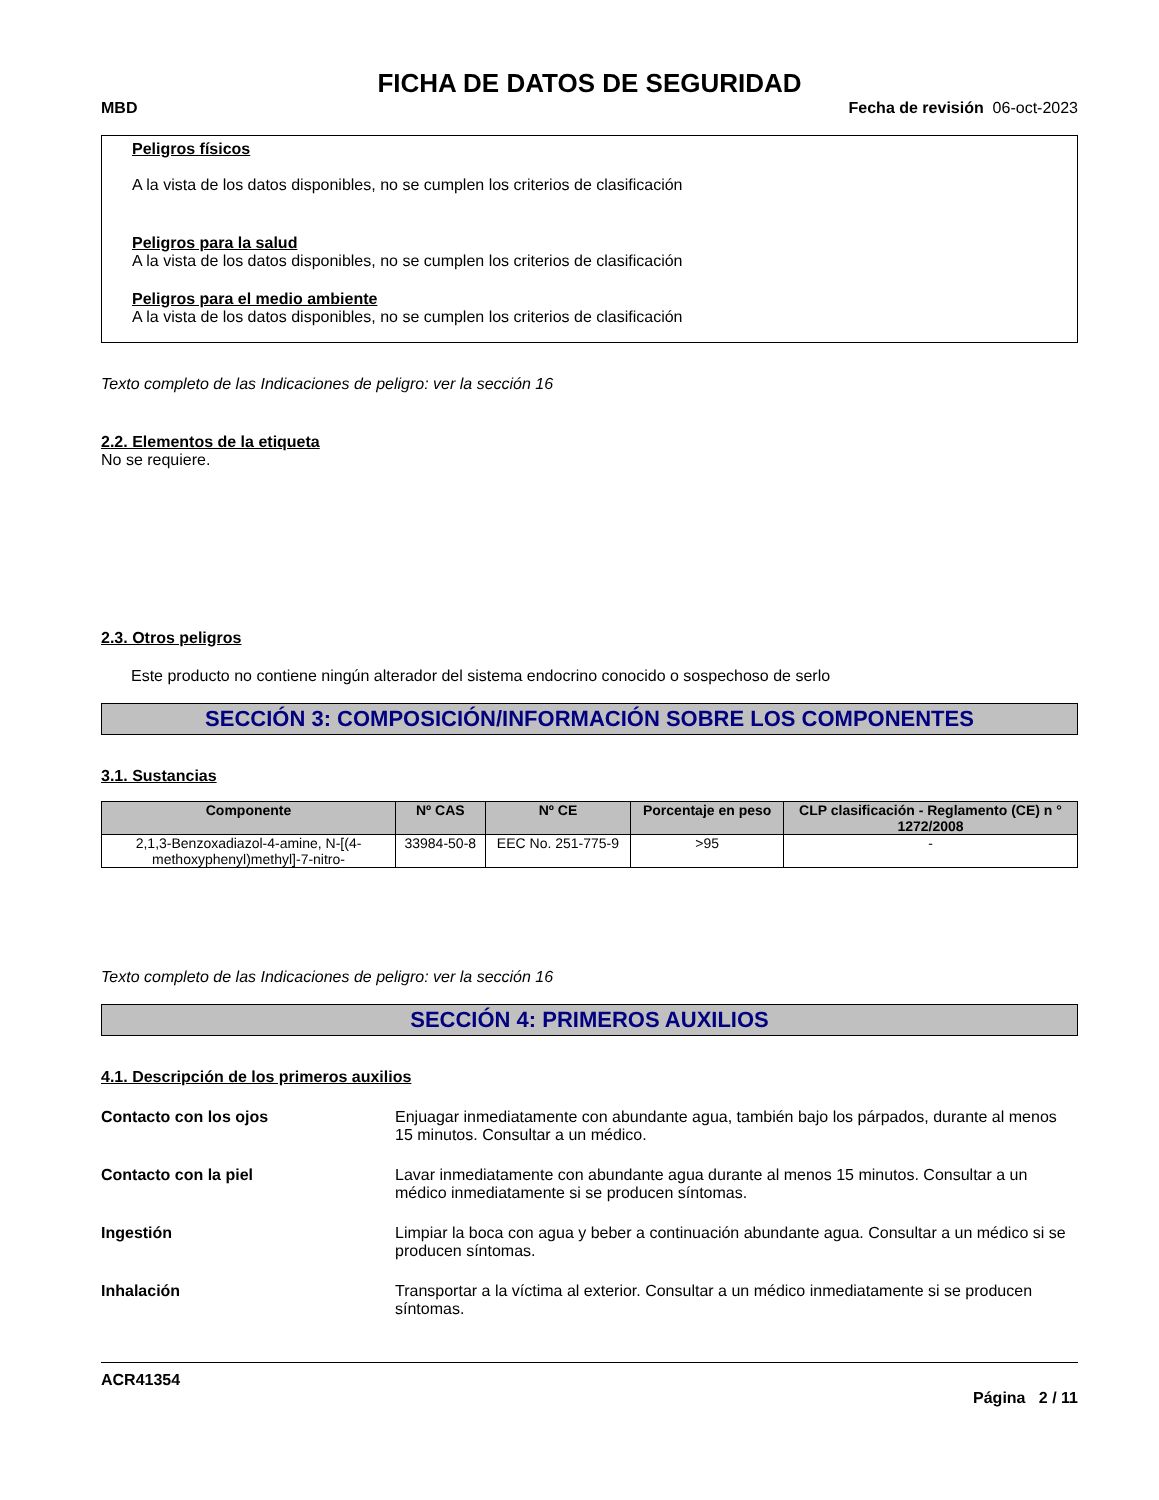FICHA DE DATOS DE SEGURIDAD
MBD Fecha de revisión 06-oct-2023
Peligros físicos
A la vista de los datos disponibles, no se cumplen los criterios de clasificación
Peligros para la salud
A la vista de los datos disponibles, no se cumplen los criterios de clasificación
Peligros para el medio ambiente
A la vista de los datos disponibles, no se cumplen los criterios de clasificación
Texto completo de las Indicaciones de peligro: ver la sección 16
2.2. Elementos de la etiqueta
No se requiere.
2.3. Otros peligros
Este producto no contiene ningún alterador del sistema endocrino conocido o sospechoso de serlo
SECCIÓN 3: COMPOSICIÓN/INFORMACIÓN SOBRE LOS COMPONENTES
3.1. Sustancias
| Componente | Nº CAS | Nº CE | Porcentaje en peso | CLP clasificación - Reglamento (CE) n ° 1272/2008 |
| --- | --- | --- | --- | --- |
| 2,1,3-Benzoxadiazol-4-amine, N-[(4-methoxyphenyl)methyl]-7-nitro- | 33984-50-8 | EEC No. 251-775-9 | >95 | - |
Texto completo de las Indicaciones de peligro: ver la sección 16
SECCIÓN 4: PRIMEROS AUXILIOS
4.1. Descripción de los primeros auxilios
Contacto con los ojos Enjuagar inmediatamente con abundante agua, también bajo los párpados, durante al menos 15 minutos. Consultar a un médico.
Contacto con la piel Lavar inmediatamente con abundante agua durante al menos 15 minutos. Consultar a un médico inmediatamente si se producen síntomas.
Ingestión Limpiar la boca con agua y beber a continuación abundante agua. Consultar a un médico si se producen síntomas.
Inhalación Transportar a la víctima al exterior. Consultar a un médico inmediatamente si se producen síntomas.
ACR41354
Página 2 / 11